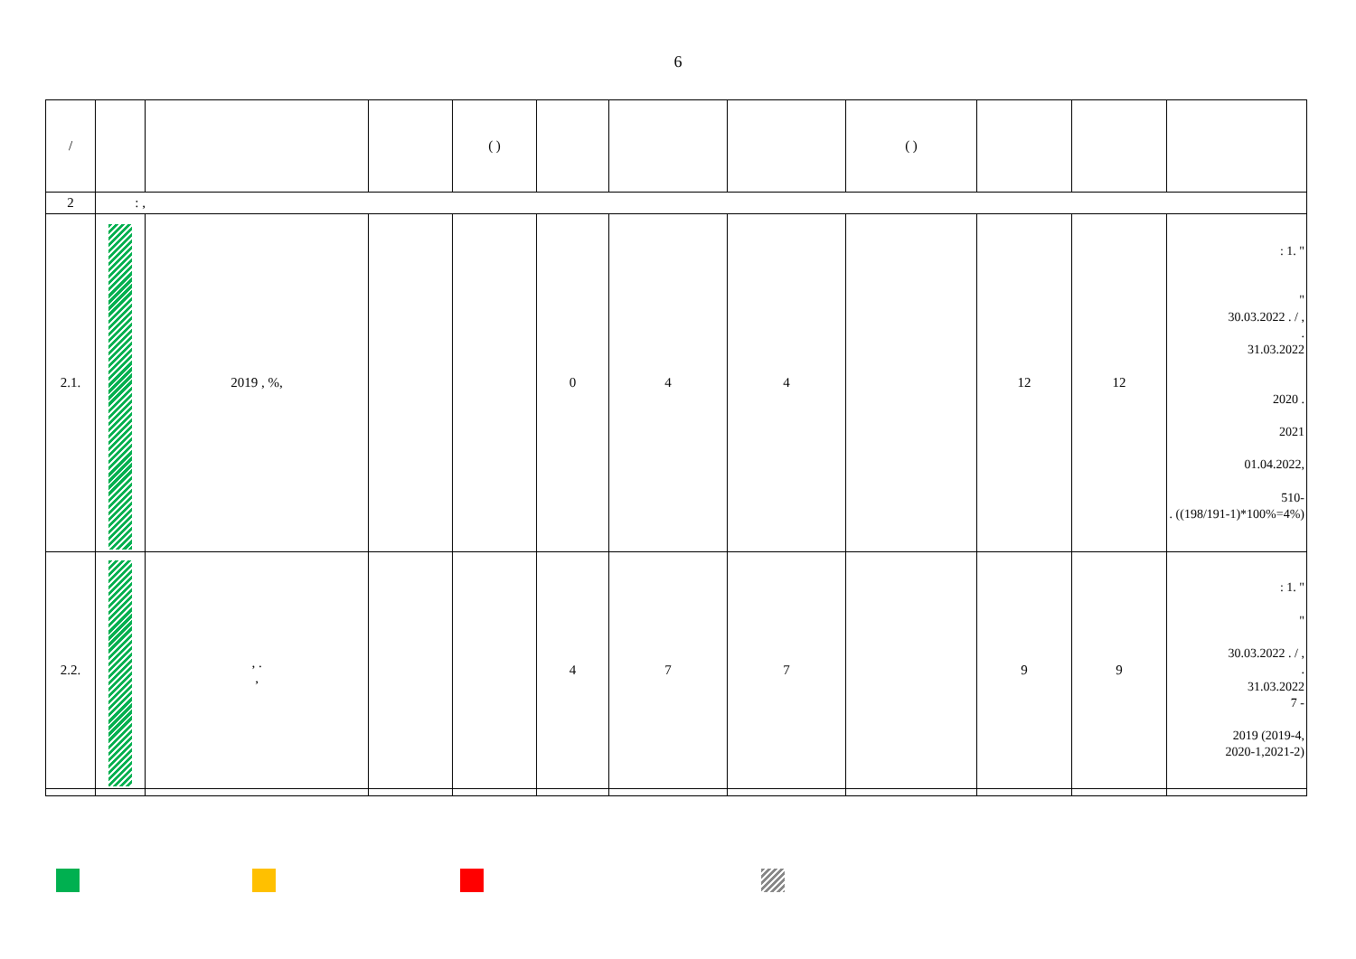6
| / | | | | ( ) | | | | ( ) | | | |
| --- | --- | --- | --- | --- | --- | --- | --- | --- | --- | --- | --- |
| 2 | : , | | | | | | | | | | |
| 2.1. | | 2019 , %, | | | 0 | 4 | 4 | | 12 | 12 | : 1. " " 30.03.2022 . / , . 31.03.2022 2020 . 2021 01.04.2022, 510- . ((198/191-1)*100%=4%) |
| 2.2. | | , . , | | | 4 | 7 | 7 | | 9 | 9 | : 1. " " 30.03.2022 . / , . 31.03.2022 7 - 2019 (2019-4, 2020-1,2021-2) |